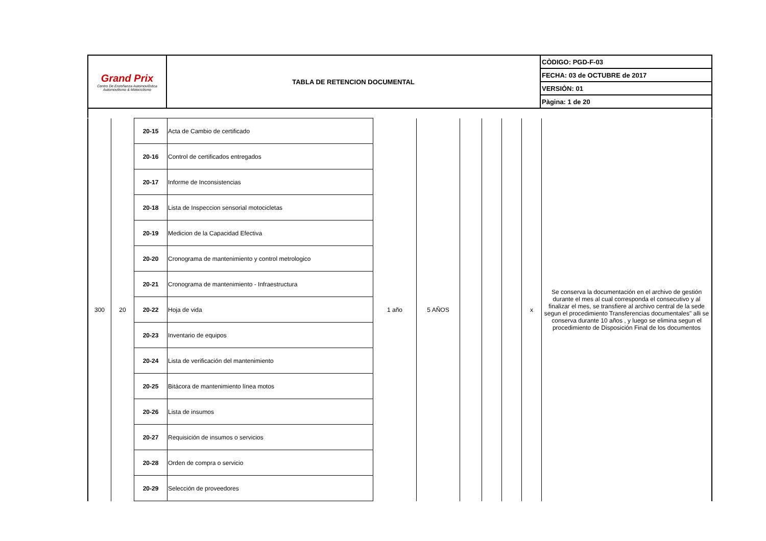| Grand Prix Centro De Enzeñanza Automovilística Automovilismo & Motociclismo | TABLA DE RETENCION DOCUMENTAL | CÒDIGO: PGD-F-03 |
| | | FECHA: 03 de OCTUBRE de 2017 |
| | | VERSIÒN: 01 |
| | | Pàgina: 1 de 20 |
| 300 | 20 | 20-15 | Acta de Cambio de certificado | 1 año | 5 AÑOS | | | | x | Se conserva la documentación en el archivo de gestión durante el mes al cual corresponda el consecutivo y al finalizar el mes, se transfiere al archivo central de la sede segun el procedimiento Transferencias documentales" alli se conserva durante 10 años , y luego se elimina segun el procedimiento de Disposición Final de los documentos |
| | | 20-16 | Control de certificados entregados | | | | | | | |
| | | 20-17 | Informe de Inconsistencias | | | | | | | |
| | | 20-18 | Lista de Inspeccion sensorial motocicletas | | | | | | | |
| | | 20-19 | Medicion de la Capacidad Efectiva | | | | | | | |
| | | 20-20 | Cronograma de mantenimiento y control metrologico | | | | | | | |
| | | 20-21 | Cronograma de mantenimiento - Infraestructura | | | | | | | |
| | | 20-22 | Hoja de vida | | | | | | | |
| | | 20-23 | Inventario de equipos | | | | | | | |
| | | 20-24 | Lista de verificación del mantenimiento | | | | | | | |
| | | 20-25 | Bitácora de mantenimiento línea motos | | | | | | | |
| | | 20-26 | Lista de insumos | | | | | | | |
| | | 20-27 | Requisición de insumos o servicios | | | | | | | |
| | | 20-28 | Orden de compra o servicio | | | | | | | |
| | | 20-29 | Selección de proveedores | | | | | | | |